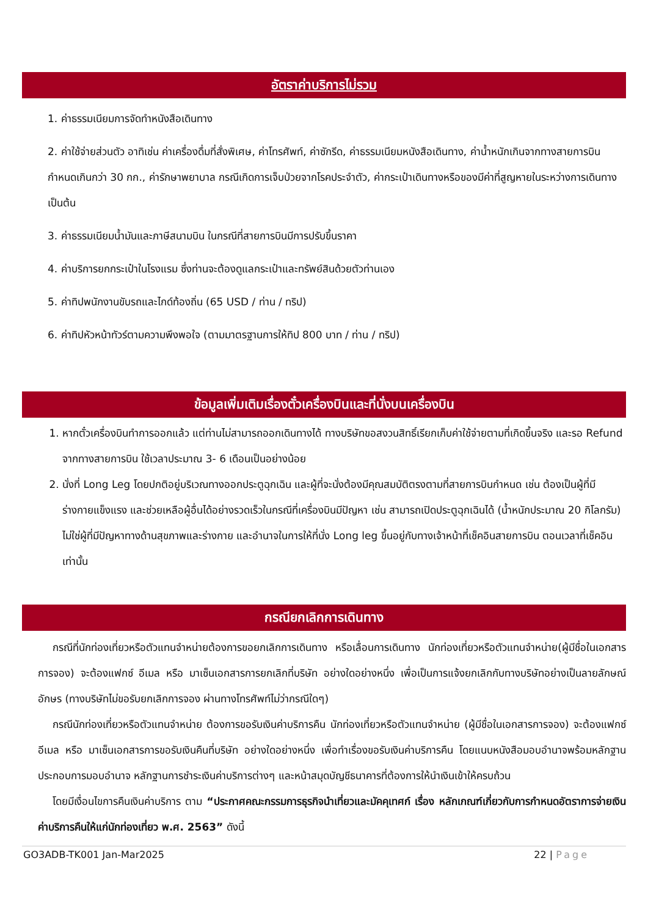อัตราค่าบริการไม่รวม
1. ค่าธรรมเนียมการจัดทำหนังสือเดินทาง
2. ค่าใช้จ่ายส่วนตัว อาทิเช่น ค่าเครื่องดื่มที่สั่งพิเศษ, ค่าโทรศัพท์, ค่าซักรีด, ค่าธรรมเนียมหนังสือเดินทาง, ค่าน้ำหนักเกินจากทางสายการบินกำหนดเกินกว่า 30 กก., ค่ารักษาพยาบาล กรณีเกิดการเจ็บป่วยจากโรคประจำตัว, ค่ากระเป๋าเดินทางหรือของมีค่าที่สูญหายในระหว่างการเดินทาง เป็นต้น
3. ค่าธรรมเนียมน้ำมันและภาษีสนามบิน ในกรณีที่สายการบินมีการปรับขึ้นราคา
4. ค่าบริการยกกระเป๋าในโรงแรม ซึ่งท่านจะต้องดูแลกระเป๋าและทรัพย์สินด้วยตัวท่านเอง
5. ค่าทิปพนักงานขับรถและไกด์ท้องถิ่น (65 USD / ท่าน / ทริป)
6. ค่าทิปหัวหน้าทัวร์ตามความพึงพอใจ (ตามมาตรฐานการให้ทิป 800 บาท / ท่าน / ทริป)
ข้อมูลเพิ่มเติมเรื่องตั๋วเครื่องบินและที่นั่งบนเครื่องบิน
1. หากตั๋วเครื่องบินทำการออกแล้ว แต่ท่านไม่สามารถออกเดินทางได้ ทางบริษัทขอสงวนสิทธิ์เรียกเก็บค่าใช้จ่ายตามที่เกิดขึ้นจริง และรอ Refund จากทางสายการบิน ใช้เวลาประมาณ 3- 6 เดือนเป็นอย่างน้อย
2. นั่งที่ Long Leg โดยปกติอยู่บริเวณทางออกประตูฉุกเฉิน และผู้ที่จะนั่งต้องมีคุณสมบัติตรงตามที่สายการบินกำหนด เช่น ต้องเป็นผู้ที่มีร่างกายแข็งแรง และช่วยเหลือผู้อื่นได้อย่างรวดเร็วในกรณีที่เครื่องบินมีปัญหา เช่น สามารถเปิดประตูฉุกเฉินได้ (น้ำหนักประมาณ 20 กิโลกรัม) ไม่ใช่ผู้ที่มีปัญหาทางด้านสุขภาพและร่างกาย และอำนาจในการให้ที่นั่ง Long leg ขึ้นอยู่กับทางเจ้าหน้าที่เช็คอินสายการบิน ตอนเวลาที่เช็คอินเท่านั้น
กรณียกเลิกการเดินทาง
กรณีที่นักท่องเที่ยวหรือตัวแทนจำหน่ายต้องการขอยกเลิกการเดินทาง หรือเลื่อนการเดินทาง นักท่องเที่ยวหรือตัวแทนจำหน่าย(ผู้มีชื่อในเอกสารการจอง) จะต้องแฟกซ์ อีเมล หรือ มาเซ็นเอกสารการยกเลิกที่บริษัท อย่างใดอย่างหนึ่ง เพื่อเป็นการแจ้งยกเลิกกับทางบริษัทอย่างเป็นลายลักษณ์อักษร (ทางบริษัทไม่ขอรับยกเลิกการจอง ผ่านทางโทรศัพท์ไม่ว่ากรณีใดๆ)
กรณีนักท่องเที่ยวหรือตัวแทนจำหน่าย ต้องการขอรับเงินค่าบริการคืน นักท่องเที่ยวหรือตัวแทนจำหน่าย (ผู้มีชื่อในเอกสารการจอง) จะต้องแฟกซ์ อีเมล หรือ มาเซ็นเอกสารการขอรับเงินคืนที่บริษัท อย่างใดอย่างหนึ่ง เพื่อทำเรื่องขอรับเงินค่าบริการคืน โดยแนบหนังสือมอบอำนาจพร้อมหลักฐานประกอบการมอบอำนาจ หลักฐานการชำระเงินค่าบริการต่างๆ และหน้าสมุดบัญชีธนาคารที่ต้องการให้นำเงินเข้าให้ครบถ้วน
โดยมีเงื่อนไขการคืนเงินค่าบริการ ตาม “ประกาศคณะกรรมการธุรกิจนำเที่ยวและมัคคุเทศก์ เรื่อง หลักเกณฑ์เกี่ยวกับการกำหนดอัตราการจ่ายเงินค่าบริการคืนให้แก่นักท่องเที่ยว พ.ศ. 2563” ดังนี้
GO3ADB-TK001 Jan-Mar2025 22 | Page